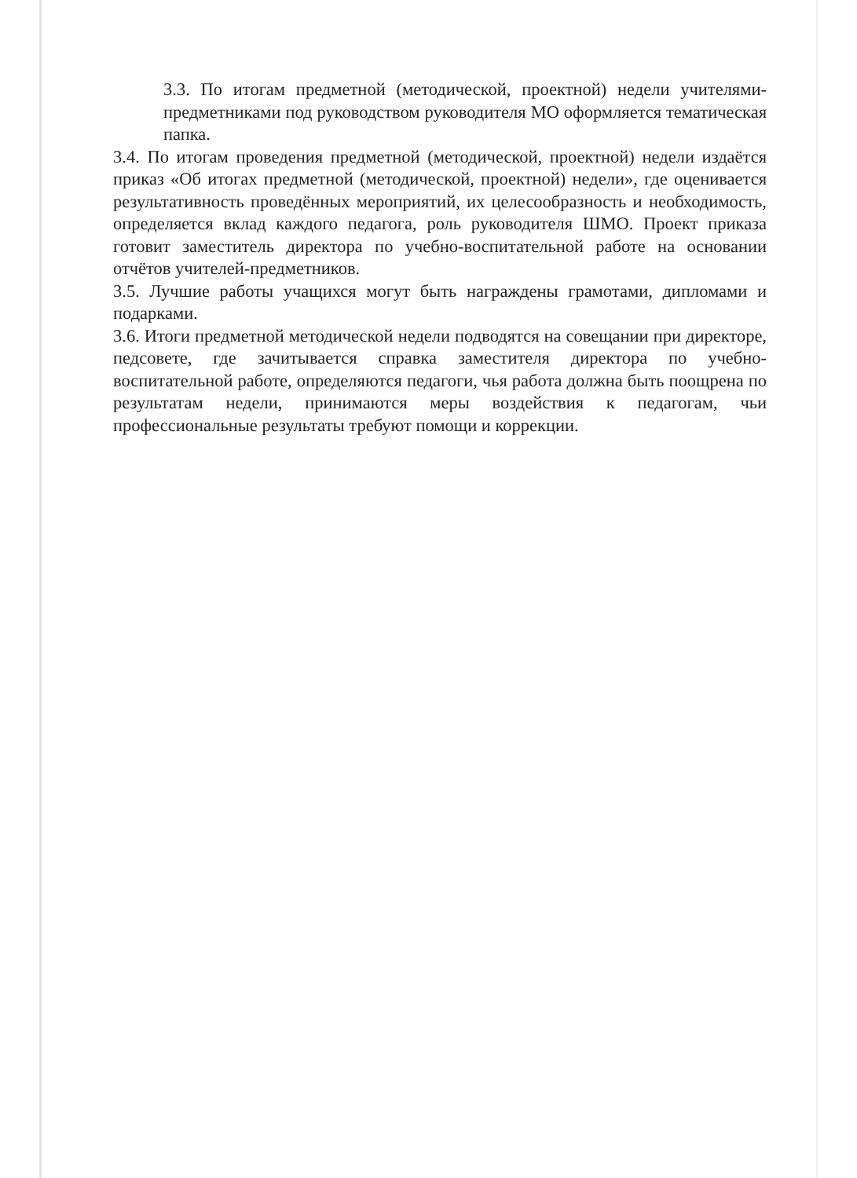3.3. По итогам предметной (методической, проектной) недели учителями-предметниками под руководством руководителя МО оформляется тематическая папка.
3.4. По итогам проведения предметной (методической, проектной) недели издаётся приказ «Об итогах предметной (методической, проектной) недели», где оценивается результативность проведённых мероприятий, их целесообразность и необходимость, определяется вклад каждого педагога, роль руководителя ШМО. Проект приказа готовит заместитель директора по учебно-воспитательной работе на основании отчётов учителей-предметников.
3.5. Лучшие работы учащихся могут быть награждены грамотами, дипломами и подарками.
3.6. Итоги предметной методической недели подводятся на совещании при директоре, педсовете, где зачитывается справка заместителя директора по учебно-воспитательной работе, определяются педагоги, чья работа должна быть поощрена по результатам недели, принимаются меры воздействия к педагогам, чьи профессиональные результаты требуют помощи и коррекции.